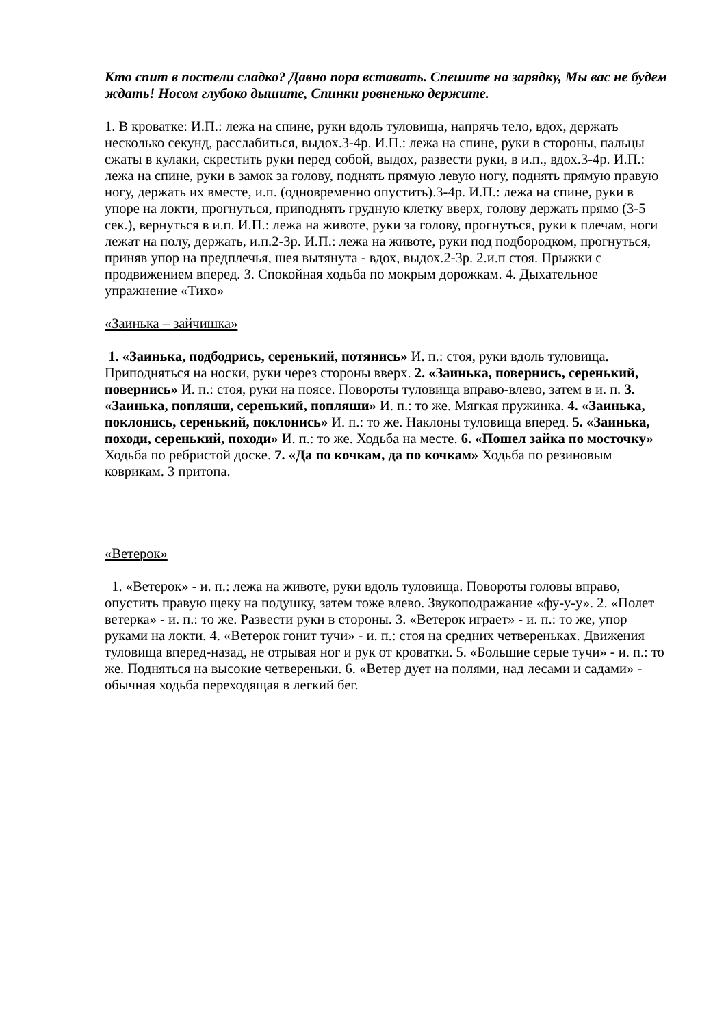Кто спит в постели сладко? Давно пора вставать. Спешите на зарядку, Мы вас не будем ждать! Носом глубоко дышите, Спинки ровненько держите.
1. В кроватке: И.П.: лежа на спине, руки вдоль туловища, напрячь тело, вдох, держать несколько секунд, расслабиться, выдох.3-4р. И.П.: лежа на спине, руки в стороны, пальцы сжаты в кулаки, скрестить руки перед собой, выдох, развести руки, в и.п., вдох.3-4р. И.П.: лежа на спине, руки в замок за голову, поднять прямую левую ногу, поднять прямую правую ногу, держать их вместе, и.п. (одновременно опустить).3-4р. И.П.: лежа на спине, руки в упоре на локти, прогнуться, приподнять грудную клетку вверх, голову держать прямо (3-5 сек.), вернуться в и.п. И.П.: лежа на животе, руки за голову, прогнуться, руки к плечам, ноги лежат на полу, держать, и.п.2-3р. И.П.: лежа на животе, руки под подбородком, прогнуться, приняв упор на предплечья, шея вытянута - вдох, выдох.2-3р. 2.и.п стоя. Прыжки с продвижением вперед. 3. Спокойная ходьба по мокрым дорожкам. 4. Дыхательное упражнение «Тихо»
«Заинька – зайчишка»
1. «Заинька, подбодрись, серенький, потянись» И. п.: стоя, руки вдоль туловища. Приподняться на носки, руки через стороны вверх. 2. «Заинька, повернись, серенький, повернись» И. п.: стоя, руки на поясе. Повороты туловища вправо-влево, затем в и. п. 3. «Заинька, попляши, серенький, попляши» И. п.: то же. Мягкая пружинка. 4. «Заинька, поклонись, серенький, поклонись» И. п.: то же. Наклоны туловища вперед. 5. «Заинька, походи, серенький, походи» И. п.: то же. Ходьба на месте. 6. «Пошел зайка по мосточку» Ходьба по ребристой доске. 7. «Да по кочкам, да по кочкам» Ходьба по резиновым коврикам. 3 притопа.
«Ветерок»
1. «Ветерок» - и. п.: лежа на животе, руки вдоль туловища. Повороты головы вправо, опустить правую щеку на подушку, затем тоже влево. Звукоподражание «фу-у-у». 2. «Полет ветерка» - и. п.: то же. Развести руки в стороны. 3. «Ветерок играет» - и. п.: то же, упор руками на локти. 4. «Ветерок гонит тучи» - и. п.: стоя на средних четвереньках. Движения туловища вперед-назад, не отрывая ног и рук от кроватки. 5. «Большие серые тучи» - и. п.: то же. Подняться на высокие четвереньки. 6. «Ветер дует на полями, над лесами и садами» - обычная ходьба переходящая в легкий бег.